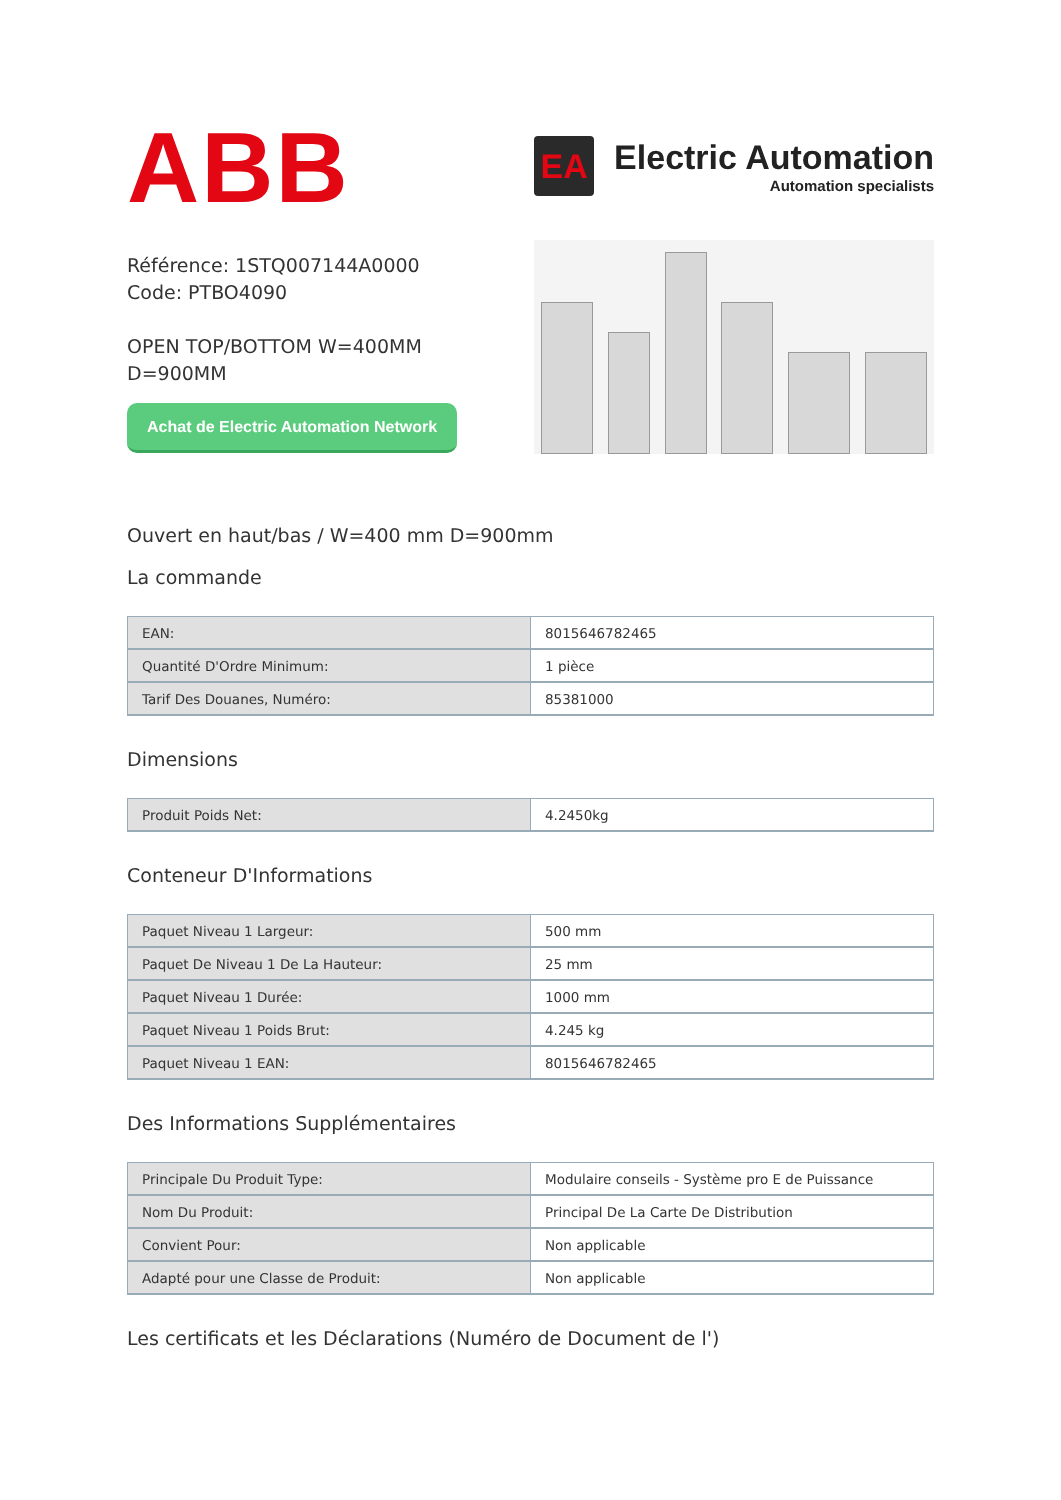ABB
EA
Electric Automation
Automation specialists
Référence: 1STQ007144A0000
Code: PTBO4090
OPEN TOP/BOTTOM W=400MM
D=900MM
Achat de Electric Automation Network
Ouvert en haut/bas / W=400 mm D=900mm
La commande
| EAN: | 8015646782465 |
| Quantité D'Ordre Minimum: | 1 pièce |
| Tarif Des Douanes, Numéro: | 85381000 |
Dimensions
| Produit Poids Net: | 4.2450kg |
Conteneur D'Informations
| Paquet Niveau 1 Largeur: | 500 mm |
| Paquet De Niveau 1 De La Hauteur: | 25 mm |
| Paquet Niveau 1 Durée: | 1000 mm |
| Paquet Niveau 1 Poids Brut: | 4.245 kg |
| Paquet Niveau 1 EAN: | 8015646782465 |
Des Informations Supplémentaires
| Principale Du Produit Type: | Modulaire conseils - Système pro E de Puissance |
| Nom Du Produit: | Principal De La Carte De Distribution |
| Convient Pour: | Non applicable |
| Adapté pour une Classe de Produit: | Non applicable |
Les certificats et les Déclarations (Numéro de Document de l')